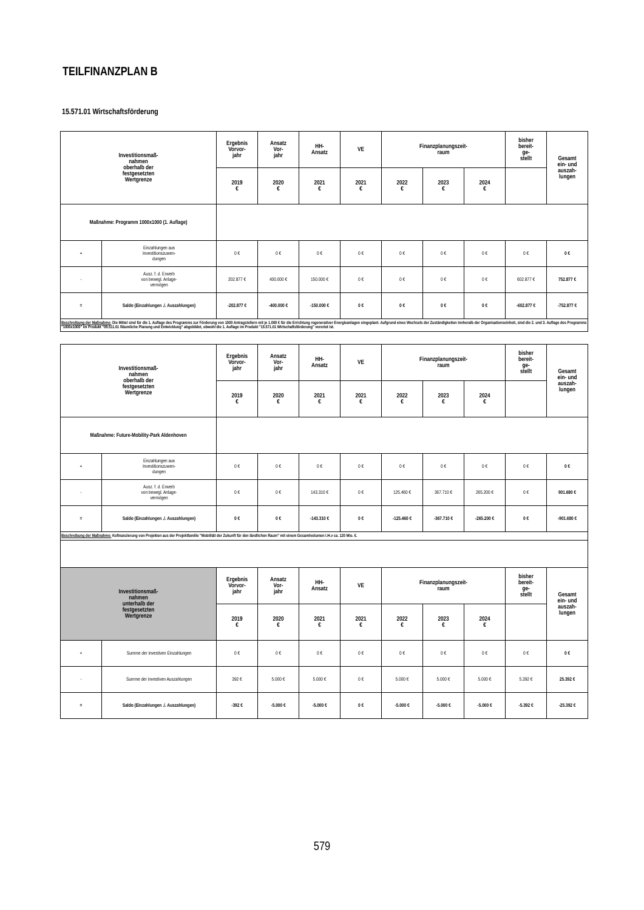TEILFINANZPLAN B
15.571.01 Wirtschaftsförderung
| Investitionsmaß- nahmen oberhalb der festgesetzten Wertgrenze | | Ergebnis Vorvor- jahr | Ansatz Vor- jahr | HH- Ansatz | VE | Finanzplanungszeit- raum | | | bisher bereit- ge- stellt | Gesamt ein- und auszah- lungen |
| --- | --- | --- | --- | --- | --- | --- | --- | --- | --- | --- |
| | | 2019 € | 2020 € | 2021 € | 2021 € | 2022 € | 2023 € | 2024 € | | |
| Maßnahme: Programm 1000x1000 (1. Auflage) | | | | | | | | | | |
| + | Einzahlungen aus Investitionszuwen- dungen | 0 € | 0 € | 0 € | 0 € | 0 € | 0 € | 0 € | 0 € | 0 € |
| - | Ausz. f. d. Erwerb von bewegl. Anlage- vermögen | 202.877 € | 400.000 € | 150.000 € | 0 € | 0 € | 0 € | 0 € | 602.877 € | 752.877 € |
| = | Saldo (Einzahlungen ./. Auszahlungen) | -202.877 € | -400.000 € | -150.000 € | 0 € | 0 € | 0 € | 0 € | -602.877 € | -752.877 € |
| Beschreibung der Maßnahme: Die Mittel sind für die 1. Auflage des Programms zur Förderung von 1000 Antragstellern mit je 1.000 € für die Errichtung regenerativer Energieanlagen eingeplant. Aufgrund eines Wechsels der Zuständigkeiten innheralb der Organisationseinheit, sind die 2. und 3. Auflage des Programms "1000x1000" im Produkt "09.511.01 Räumliche Planung und Entwicklung" abgebildet, obwohl die 1. Auflage im Produkt "15.571.01 Wirtschaftsförderung" verortet ist. | | | | | | | | | | |
| Investitionsmaß- nahmen oberhalb der festgesetzten Wertgrenze | | Ergebnis Vorvor- jahr | Ansatz Vor- jahr | HH- Ansatz | VE | Finanzplanungszeit- raum | | | bisher bereit- ge- stellt | Gesamt ein- und auszah- lungen |
| --- | --- | --- | --- | --- | --- | --- | --- | --- | --- | --- |
| | | 2019 € | 2020 € | 2021 € | 2021 € | 2022 € | 2023 € | 2024 € | | |
| Maßnahme: Future-Mobility-Park Aldenhoven | | | | | | | | | | |
| + | Einzahlungen aus Investitionszuwen- dungen | 0 € | 0 € | 0 € | 0 € | 0 € | 0 € | 0 € | 0 € | 0 € |
| - | Ausz. f. d. Erwerb von bewegl. Anlage- vermögen | 0 € | 0 € | 143.310 € | 0 € | 125.460 € | 367.710 € | 265.200 € | 0 € | 901.680 € |
| = | Saldo (Einzahlungen ./. Auszahlungen) | 0 € | 0 € | -143.310 € | 0 € | -125.460 € | -367.710 € | -265.200 € | 0 € | -901.680 € |
| Beschreibung der Maßnahme: Kofinanzierung von Projekten aus der Projektfamilie "Mobilität der Zukunft für den ländlichen Raum" mit einem Gesamtvolumen i.H.v ca. 120 Mio. €. | | | | | | | | | | |
| Investitionsmaß- nahmen unterhalb der festgesetzten Wertgrenze | | Ergebnis Vorvor- jahr | Ansatz Vor- jahr | HH- Ansatz | VE | Finanzplanungszeit- raum | | | bisher bereit- ge- stellt | Gesamt ein- und auszah- lungen |
| | | 2019 € | 2020 € | 2021 € | 2021 € | 2022 € | 2023 € | 2024 € | | |
| + | Summe der investiven Einzahlungen | 0 € | 0 € | 0 € | 0 € | 0 € | 0 € | 0 € | 0 € | 0 € |
| - | Summe der investiven Auszahlungen | 392 € | 5.000 € | 5.000 € | 0 € | 5.000 € | 5.000 € | 5.000 € | 5.392 € | 25.392 € |
| = | Saldo (Einzahlungen ./. Auszahlungen) | -392 € | -5.000 € | -5.000 € | 0 € | -5.000 € | -5.000 € | -5.000 € | -5.392 € | -25.392 € |
579